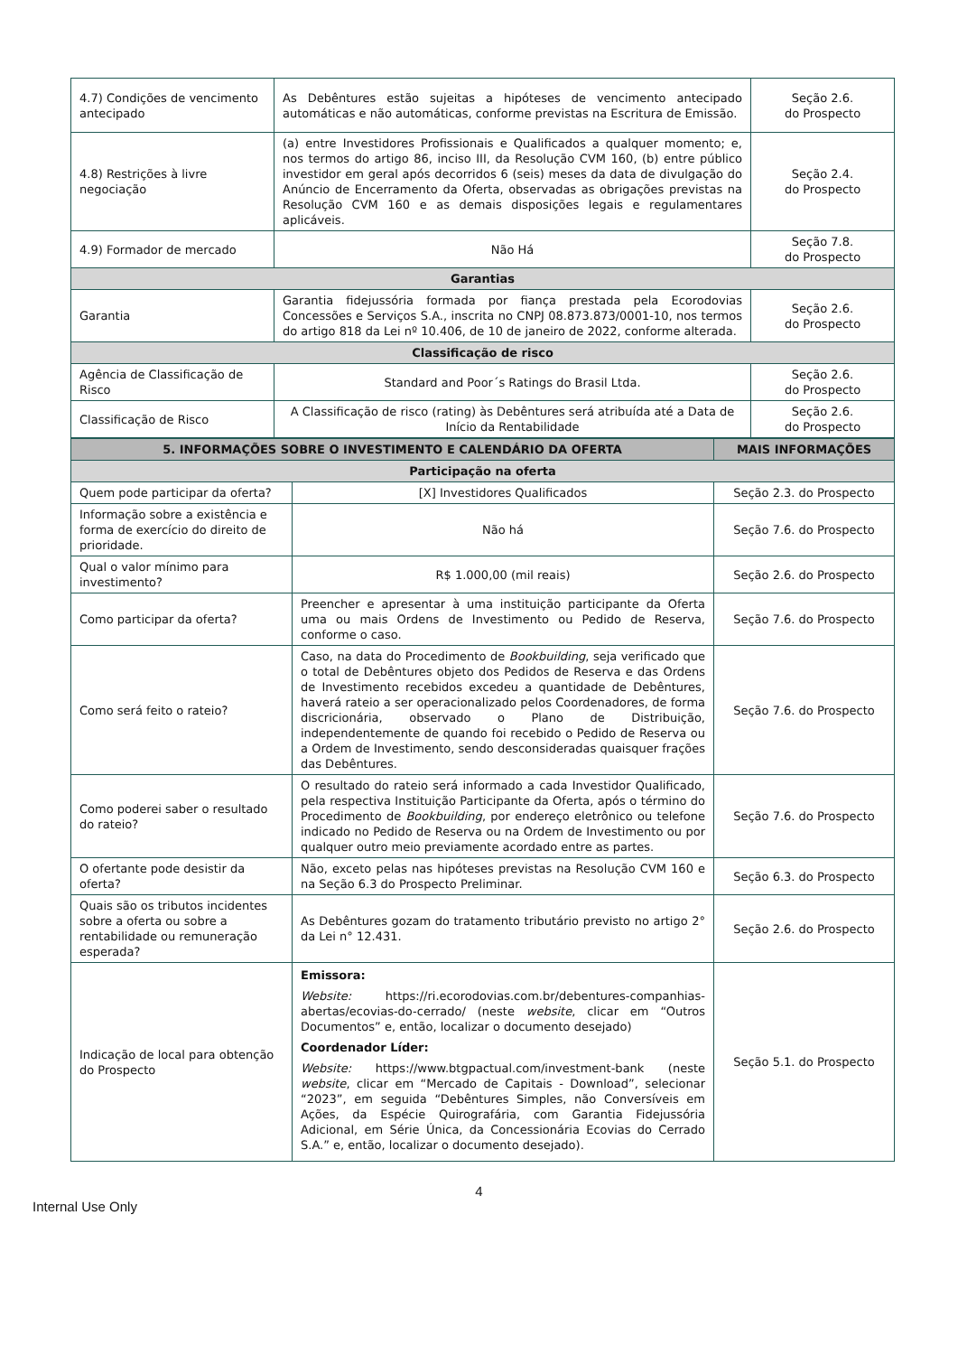| 4.7) Condições de vencimento antecipado | As Debêntures estão sujeitas a hipóteses de vencimento antecipado automáticas e não automáticas, conforme previstas na Escritura de Emissão. | Seção 2.6. do Prospecto |
| 4.8) Restrições à livre negociação | (a) entre Investidores Profissionais e Qualificados a qualquer momento; e, nos termos do artigo 86, inciso III, da Resolução CVM 160, (b) entre público investidor em geral após decorridos 6 (seis) meses da data de divulgação do Anúncio de Encerramento da Oferta, observadas as obrigações previstas na Resolução CVM 160 e as demais disposições legais e regulamentares aplicáveis. | Seção 2.4. do Prospecto |
| 4.9) Formador de mercado | Não Há | Seção 7.8. do Prospecto |
| Garantias | | |
| Garantia | Garantia fidejussória formada por fiança prestada pela Ecorodovias Concessões e Serviços S.A., inscrita no CNPJ 08.873.873/0001-10, nos termos do artigo 818 da Lei nº 10.406, de 10 de janeiro de 2022, conforme alterada. | Seção 2.6. do Prospecto |
| Classificação de risco | | |
| Agência de Classificação de Risco | Standard and Poor´s Ratings do Brasil Ltda. | Seção 2.6. do Prospecto |
| Classificação de Risco | A Classificação de risco (rating) às Debêntures será atribuída até a Data de Início da Rentabilidade | Seção 2.6. do Prospecto |
| 5. INFORMAÇÕES SOBRE O INVESTIMENTO E CALENDÁRIO DA OFERTA | | MAIS INFORMAÇÕES |
| Participação na oferta | | |
| Quem pode participar da oferta? | [X] Investidores Qualificados | Seção 2.3. do Prospecto |
| Informação sobre a existência e forma de exercício do direito de prioridade. | Não há | Seção 7.6. do Prospecto |
| Qual o valor mínimo para investimento? | R$ 1.000,00 (mil reais) | Seção 2.6. do Prospecto |
| Como participar da oferta? | Preencher e apresentar à uma instituição participante da Oferta uma ou mais Ordens de Investimento ou Pedido de Reserva, conforme o caso. | Seção 7.6. do Prospecto |
| Como será feito o rateio? | Caso, na data do Procedimento de Bookbuilding , seja verificado que o total de Debêntures objeto dos Pedidos de Reserva e das Ordens de Investimento recebidos excedeu a quantidade de Debêntures, haverá rateio a ser operacionalizado pelos Coordenadores, de forma discricionária, observado o Plano de Distribuição, independentemente de quando foi recebido o Pedido de Reserva ou a Ordem de Investimento, sendo desconsideradas quaisquer frações das Debêntures. | Seção 7.6. do Prospecto |
| Como poderei saber o resultado do rateio? | O resultado do rateio será informado a cada Investidor Qualificado, pela respectiva Instituição Participante da Oferta, após o término do Procedimento de Bookbuilding , por endereço eletrônico ou telefone indicado no Pedido de Reserva ou na Ordem de Investimento ou por qualquer outro meio previamente acordado entre as partes. | Seção 7.6. do Prospecto |
| O ofertante pode desistir da oferta? | Não, exceto pelas nas hipóteses previstas na Resolução CVM 160 e na Seção 6.3 do Prospecto Preliminar. | Seção 6.3. do Prospecto |
| Quais são os tributos incidentes sobre a oferta ou sobre a rentabilidade ou remuneração esperada? | As Debêntures gozam do tratamento tributário previsto no artigo 2° da Lei n° 12.431. | Seção 2.6. do Prospecto |
| Indicação de local para obtenção do Prospecto | Emissora: Website: https://ri.ecorodovias.com.br/debentures-companhias-abertas/ecovias-do-cerrado/ (neste website , clicar em “Outros Documentos” e, então, localizar o documento desejado) Coordenador Líder: Website: https://www.btgpactual.com/investment-bank (neste website , clicar em “Mercado de Capitais - Download”, selecionar “2023”, em seguida “Debêntures Simples, não Conversíveis em Ações, da Espécie Quirografária, com Garantia Fidejussória Adicional, em Série Única, da Concessionária Ecovias do Cerrado S.A.” e, então, localizar o documento desejado). | Seção 5.1. do Prospecto |
4
Internal Use Only